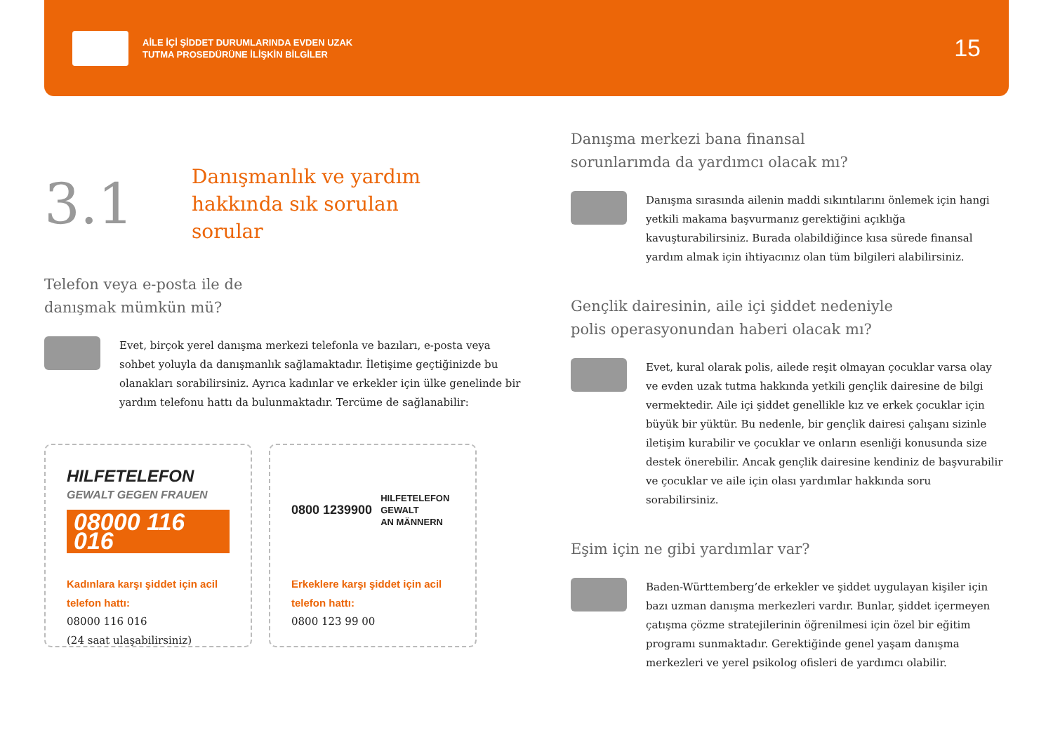AİLE İÇİ ŞİDDET DURUMLARINDA EVDEN UZAK
TUTMA PROSEDÜRÜNE İLİŞKİN BİLGİLER
15
3.1
Danışmanlık ve yardım
hakkında sık sorulan
sorular
Telefon veya e-posta ile de
danışmak mümkün mü?
Evet, birçok yerel danışma merkezi telefonla ve bazıları, e-posta veya sohbet yoluyla da danışmanlık sağlamaktadır. İletişime geçtiğinizde bu olanakları sorabilirsiniz. Ayrıca kadınlar ve erkekler için ülke genelinde bir yardım telefonu hattı da bulunmaktadır. Tercüme de sağlanabilir:
HILFETELEFON
GEWALT GEGEN FRAUEN
08000 116 016
Kadınlara karşı şiddet için acil telefon hattı:
08000 116 016
(24 saat ulaşabilirsiniz)
0800 1239900 HILFETELEFON
GEWALT
AN MÄNNERN
Erkeklere karşı şiddet için acil telefon hattı:
0800 123 99 00
Danışma merkezi bana finansal
sorunlarımda da yardımcı olacak mı?
Danışma sırasında ailenin maddi sıkıntılarını önlemek için hangi yetkili makama başvurmanız gerektiğini açıklığa kavuşturabilirsiniz. Burada olabildiğince kısa sürede finansal yardım almak için ihtiyacınız olan tüm bilgileri alabilirsiniz.
Gençlik dairesinin, aile içi şiddet nedeniyle
polis operasyonundan haberi olacak mı?
Evet, kural olarak polis, ailede reşit olmayan çocuklar varsa olay ve evden uzak tutma hakkında yetkili gençlik dairesine de bilgi vermektedir. Aile içi şiddet genellikle kız ve erkek çocuklar için büyük bir yüktür. Bu nedenle, bir gençlik dairesi çalışanı sizinle iletişim kurabilir ve çocuklar ve onların esenliği konusunda size destek önerebilir. Ancak gençlik dairesine kendiniz de başvurabilir ve çocuklar ve aile için olası yardımlar hakkında soru sorabilirsiniz.
Eşim için ne gibi yardımlar var?
Baden-Württemberg’de erkekler ve şiddet uygulayan kişiler için bazı uzman danışma merkezleri vardır. Bunlar, şiddet içermeyen çatışma çözme stratejilerinin öğrenilmesi için özel bir eğitim programı sunmaktadır. Gerektiğinde genel yaşam danışma merkezleri ve yerel psikolog ofisleri de yardımcı olabilir.